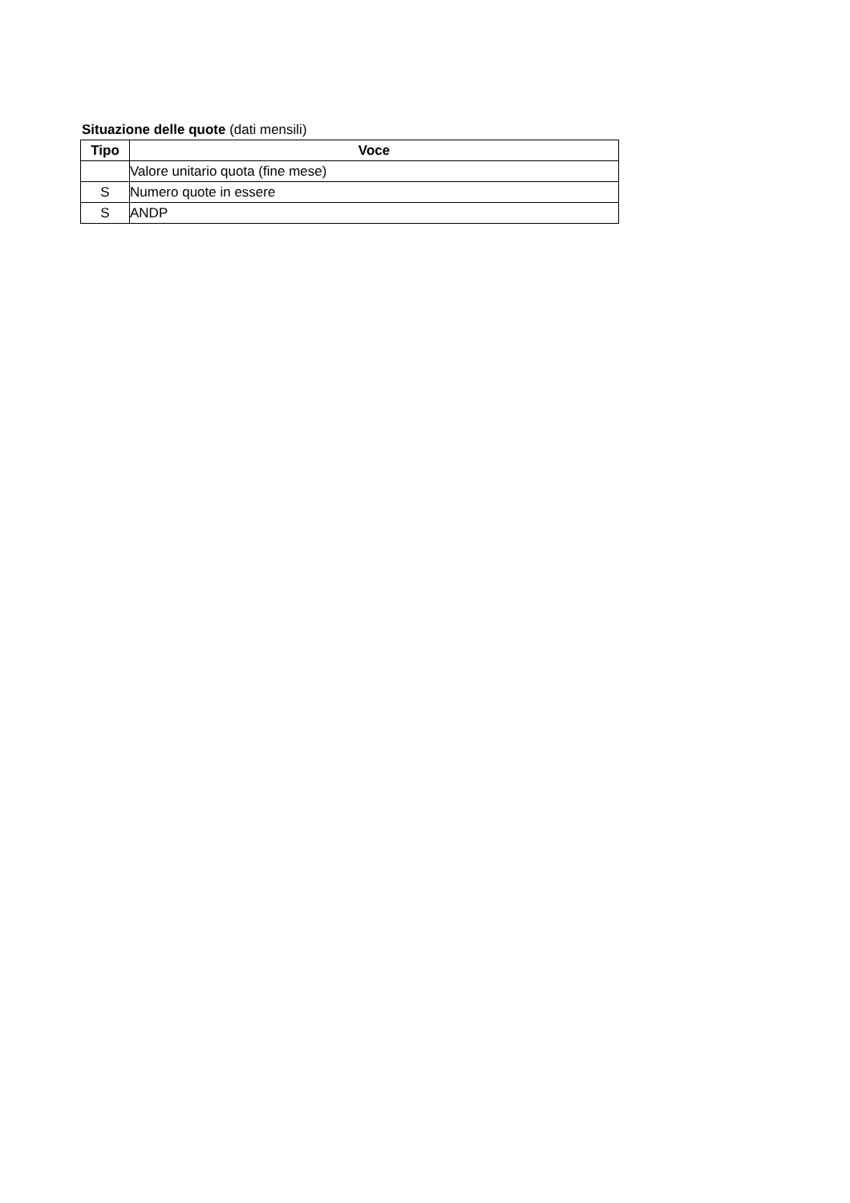Situazione delle quote (dati mensili)
| Tipo | Voce |
| --- | --- |
| | Valore unitario quota (fine mese) |
| S | Numero quote in essere |
| S | ANDP |